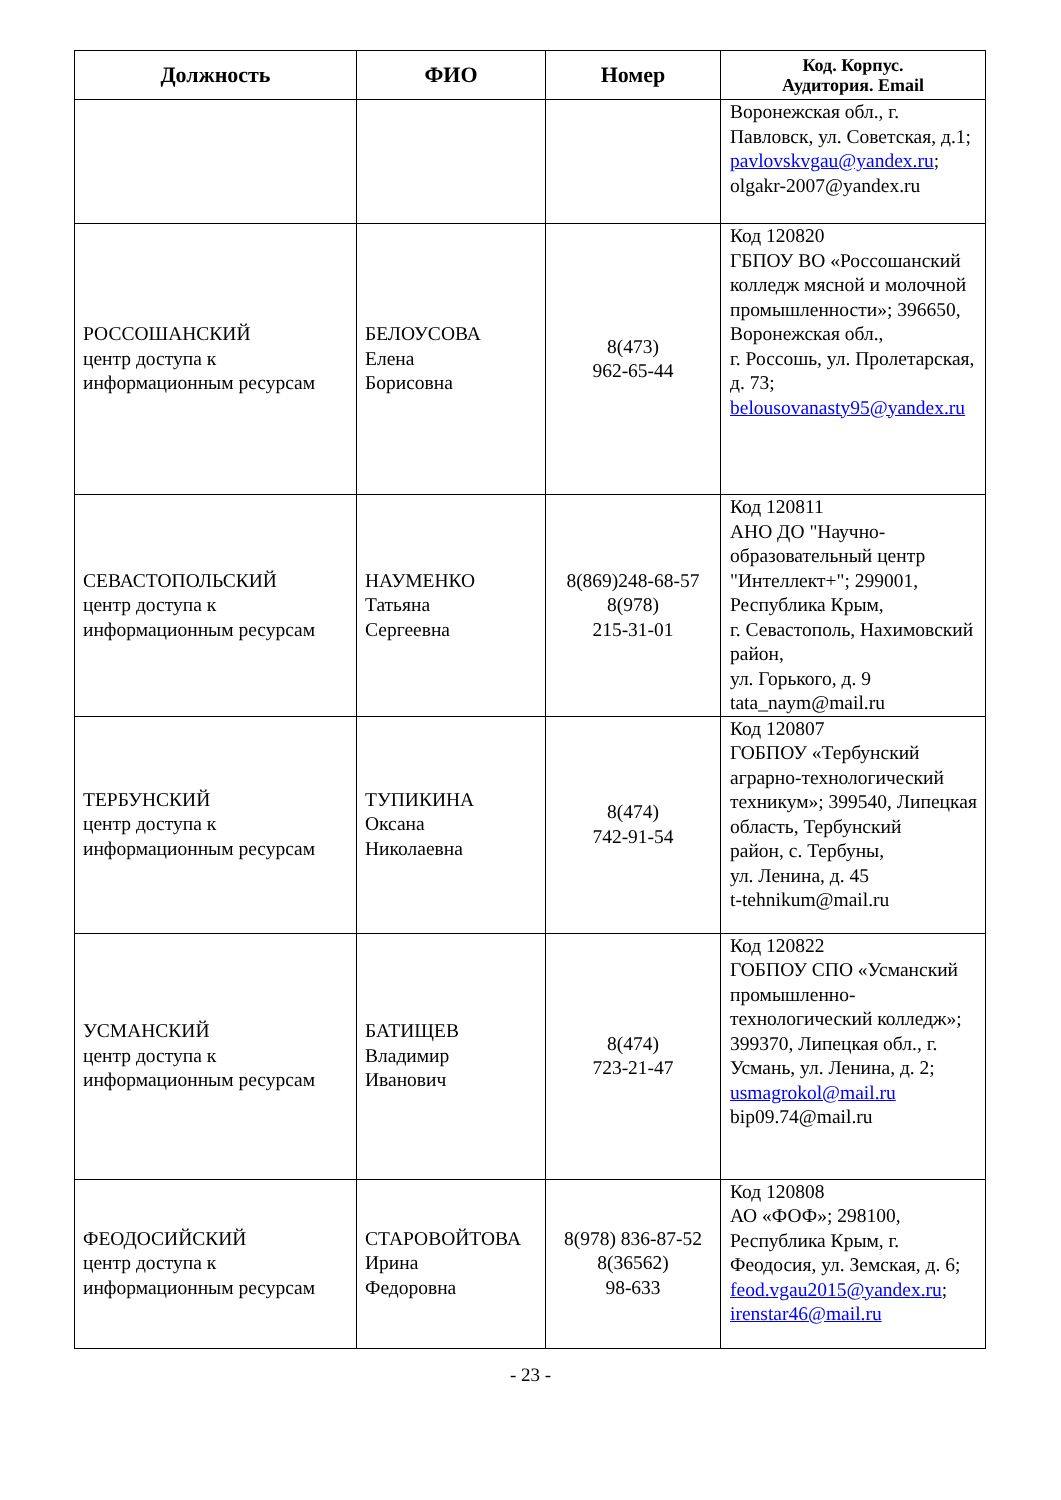| Должность | ФИО | Номер | Код. Корпус. Аудитория. Email |
| --- | --- | --- | --- |
| | | | Воронежская обл., г. Павловск, ул. Советская, д.1; pavlovskvgau@yandex.ru ; olgakr-2007@yandex.ru |
| РОССОШАНСКИЙ центр доступа к информационным ресурсам | БЕЛОУСОВА Елена Борисовна | 8(473) 962-65-44 | Код 120820 ГБПОУ ВО «Россошанский колледж мясной и молочной промышленности»; 396650, Воронежская обл., г. Россошь, ул. Пролетарская, д. 73; belousovanasty95@yandex.ru |
| СЕВАСТОПОЛЬСКИЙ центр доступа к информационным ресурсам | НАУМЕНКО Татьяна Сергеевна | 8(869)248-68-57 8(978) 215-31-01 | Код 120811 АНО ДО "Научно-образовательный центр "Интеллект+"; 299001, Республика Крым, г. Севастополь, Нахимовский район, ул. Горького, д. 9 tata_naym@mail.ru |
| ТЕРБУНСКИЙ центр доступа к информационным ресурсам | ТУПИКИНА Оксана Николаевна | 8(474) 742-91-54 | Код 120807 ГОБПОУ «Тербунский аграрно-технологический техникум»; 399540, Липецкая область, Тербунский район, с. Тербуны, ул. Ленина, д. 45 t-tehnikum@mail.ru |
| УСМАНСКИЙ центр доступа к информационным ресурсам | БАТИЩЕВ Владимир Иванович | 8(474) 723-21-47 | Код 120822 ГОБПОУ СПО «Усманский промышленно-технологический колледж»; 399370, Липецкая обл., г. Усмань, ул. Ленина, д. 2; usmagrokol@mail.ru bip09.74@mail.ru |
| ФЕОДОСИЙСКИЙ центр доступа к информационным ресурсам | СТАРОВОЙТОВА Ирина Федоровна | 8(978) 836-87-52 8(36562) 98-633 | Код 120808 АО «ФОФ»; 298100, Республика Крым, г. Феодосия, ул. Земская, д. 6; feod.vgau2015@yandex.ru ; irenstar46@mail.ru |
- 23 -